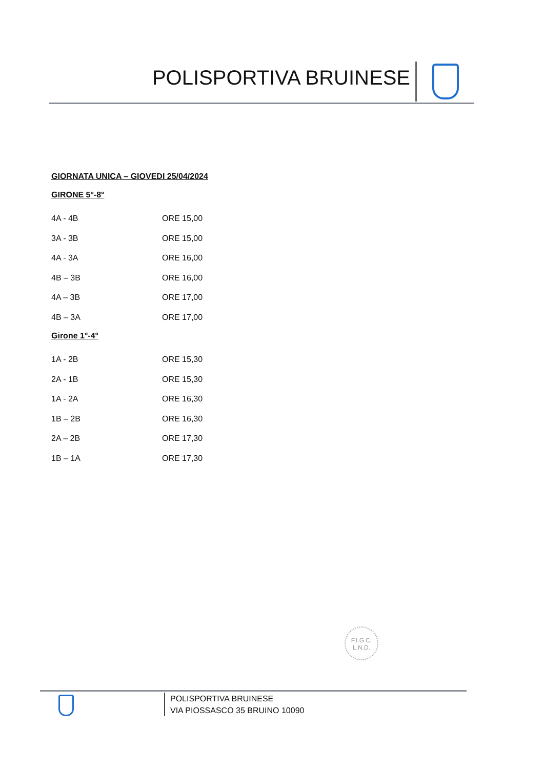POLISPORTIVA BRUINESE
GIORNATA UNICA – GIOVEDI 25/04/2024
GIRONE 5°-8°
| 4A - 4B | ORE 15,00 |
| 3A - 3B | ORE 15,00 |
| 4A - 3A | ORE 16,00 |
| 4B – 3B | ORE 16,00 |
| 4A – 3B | ORE 17,00 |
| 4B – 3A | ORE 17,00 |
Girone 1°-4°
| 1A - 2B | ORE 15,30 |
| 2A - 1B | ORE 15,30 |
| 1A - 2A | ORE 16,30 |
| 1B – 2B | ORE 16,30 |
| 2A – 2B | ORE 17,30 |
| 1B – 1A | ORE 17,30 |
F.I.G.C.
L.N.D.
POLISPORTIVA BRUINESE
VIA PIOSSASCO 35 BRUINO 10090